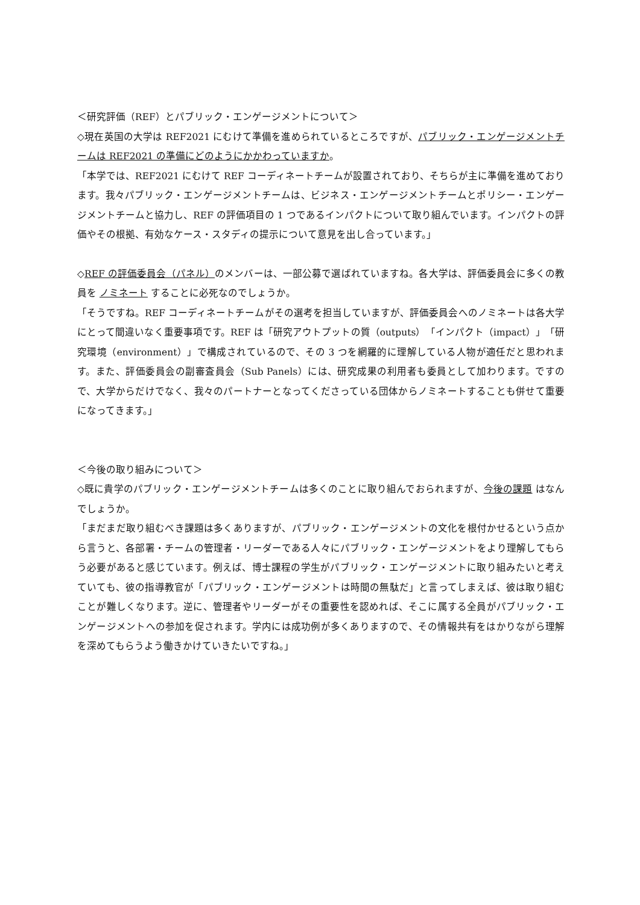＜研究評価（REF）とパブリック・エンゲージメントについて＞
◇現在英国の大学は REF2021 にむけて準備を進められているところですが、パブリック・エンゲージメントチームは REF2021 の準備にどのようにかかわっていますか。
「本学では、REF2021 にむけて REF コーディネートチームが設置されており、そちらが主に準備を進めております。我々パブリック・エンゲージメントチームは、ビジネス・エンゲージメントチームとポリシー・エンゲージメントチームと協力し、REF の評価項目の 1 つであるインパクトについて取り組んでいます。インパクトの評価やその根拠、有効なケース・スタディの提示について意見を出し合っています。」
◇REF の評価委員会（パネル）のメンバーは、一部公募で選ばれていますね。各大学は、評価委員会に多くの教員を ノミネート することに必死なのでしょうか。
「そうですね。REF コーディネートチームがその選考を担当していますが、評価委員会へのノミネートは各大学にとって間違いなく重要事項です。REF は「研究アウトプットの質（outputs）「インパクト（impact）」「研究環境（environment）」で構成されているので、その 3 つを網羅的に理解している人物が適任だと思われます。また、評価委員会の副審査員会（Sub Panels）には、研究成果の利用者も委員として加わります。ですので、大学からだけでなく、我々のパートナーとなってくださっている団体からノミネートすることも併せて重要になってきます。」
＜今後の取り組みについて＞
◇既に貴学のパブリック・エンゲージメントチームは多くのことに取り組んでおられますが、今後の課題 はなんでしょうか。
「まだまだ取り組むべき課題は多くありますが、パブリック・エンゲージメントの文化を根付かせるという点から言うと、各部署・チームの管理者・リーダーである人々にパブリック・エンゲージメントをより理解してもらう必要があると感じています。例えば、博士課程の学生がパブリック・エンゲージメントに取り組みたいと考えていても、彼の指導教官が「パブリック・エンゲージメントは時間の無駄だ」と言ってしまえば、彼は取り組むことが難しくなります。逆に、管理者やリーダーがその重要性を認めれば、そこに属する全員がパブリック・エンゲージメントへの参加を促されます。学内には成功例が多くありますので、その情報共有をはかりながら理解を深めてもらうよう働きかけていきたいですね。」